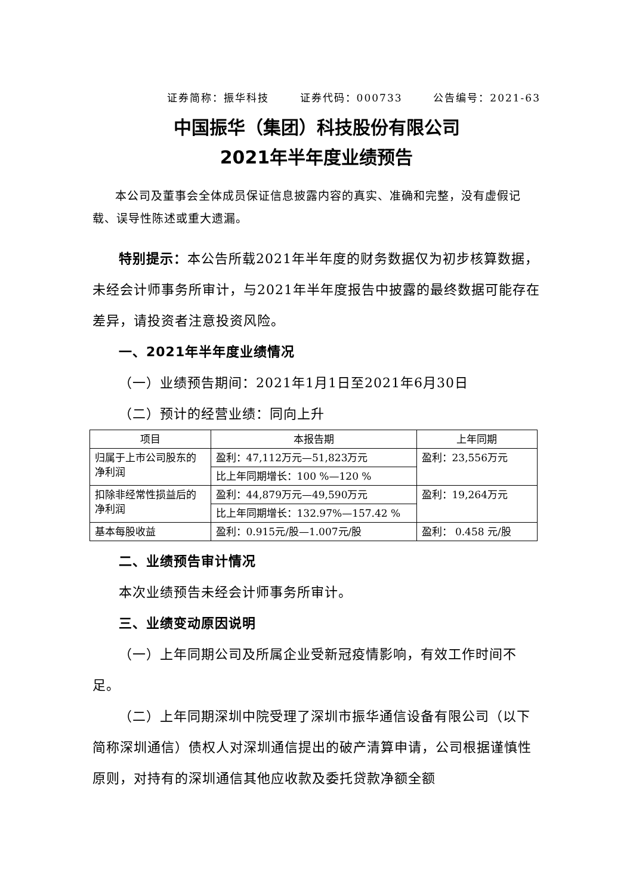证券简称：振华科技 证券代码：000733 公告编号：2021-63
中国振华（集团）科技股份有限公司
2021年半年度业绩预告
本公司及董事会全体成员保证信息披露内容的真实、准确和完整，没有虚假记载、误导性陈述或重大遗漏。
特别提示：本公告所载2021年半年度的财务数据仅为初步核算数据，未经会计师事务所审计，与2021年半年度报告中披露的最终数据可能存在差异，请投资者注意投资风险。
一、2021年半年度业绩情况
（一）业绩预告期间：2021年1月1日至2021年6月30日
（二）预计的经营业绩：同向上升
| 项目 | 本报告期 | 上年同期 |
| --- | --- | --- |
| 归属于上市公司股东的净利润 | 盈利：47,112万元—51,823万元 | 盈利：23,556万元 |
| | 比上年同期增长：100 %—120 % | |
| 扣除非经常性损益后的净利润 | 盈利：44,879万元—49,590万元 | 盈利：19,264万元 |
| | 比上年同期增长：132.97%—157.42 % | |
| 基本每股收益 | 盈利：0.915元/股—1.007元/股 | 盈利： 0.458 元/股 |
二、业绩预告审计情况
本次业绩预告未经会计师事务所审计。
三、业绩变动原因说明
（一）上年同期公司及所属企业受新冠疫情影响，有效工作时间不足。
（二）上年同期深圳中院受理了深圳市振华通信设备有限公司（以下简称深圳通信）债权人对深圳通信提出的破产清算申请，公司根据谨慎性原则，对持有的深圳通信其他应收款及委托贷款净额全额